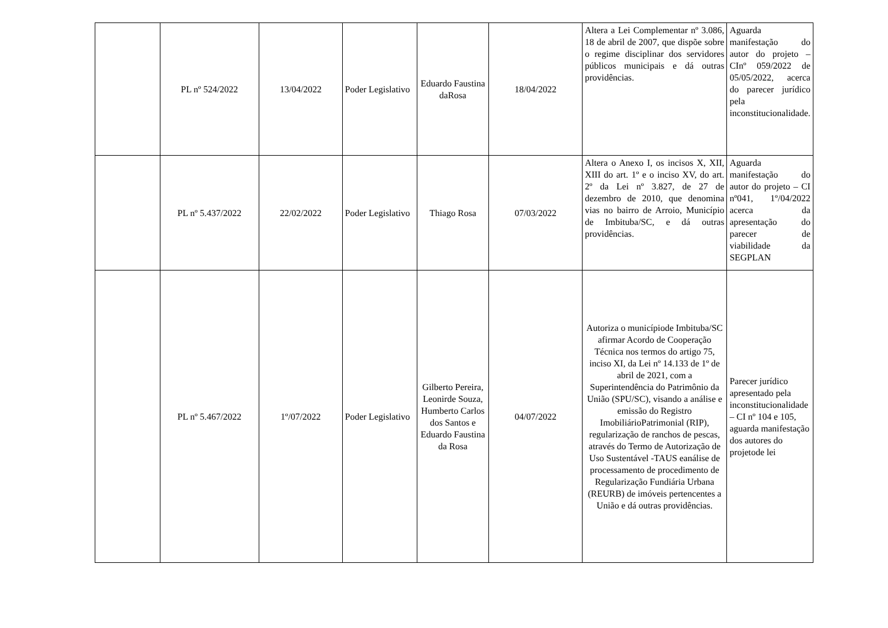| | PL nº 524/2022 | 13/04/2022 | Poder Legislativo | Eduardo Faustina daRosa | 18/04/2022 | Altera a Lei Complementar nº 3.086, 18 de abril de 2007, que dispõe sobre o regime disciplinar dos servidores públicos municipais e dá outras providências. | Aguarda manifestação do autor do projeto – CInº 059/2022 de 05/05/2022, acerca do parecer jurídico pela inconstitucionalidade. |
| | PL nº 5.437/2022 | 22/02/2022 | Poder Legislativo | Thiago Rosa | 07/03/2022 | Altera o Anexo I, os incisos X, XII, XIII do art. 1º e o inciso XV, do art. 2º da Lei nº 3.827, de 27 de dezembro de 2010, que denomina vias no bairro de Arroio, Município de Imbituba/SC, e dá outras providências. | Aguarda manifestação do autor do projeto – CI nº041, 1º/04/2022 acerca da apresentação do parecer de viabilidade da SEGPLAN |
| | PL nº 5.467/2022 | 1º/07/2022 | Poder Legislativo | Gilberto Pereira, Leonirde Souza, Humberto Carlos dos Santos e Eduardo Faustina da Rosa | 04/07/2022 | Autoriza o municípiode Imbituba/SC afirmar Acordo de Cooperação Técnica nos termos do artigo 75, inciso XI, da Lei nº 14.133 de 1º de abril de 2021, com a Superintendência do Patrimônio da União (SPU/SC), visando a análise e emissão do Registro ImobiliárioPatrimonial (RIP), regularização de ranchos de pescas, através do Termo de Autorização de Uso Sustentável -TAUS eanálise de processamento de procedimento de Regularização Fundiária Urbana (REURB) de imóveis pertencentes a União e dá outras providências. | Parecer jurídico apresentado pela inconstitucionalidade – CI nº 104 e 105, aguarda manifestação dos autores do projetode lei |